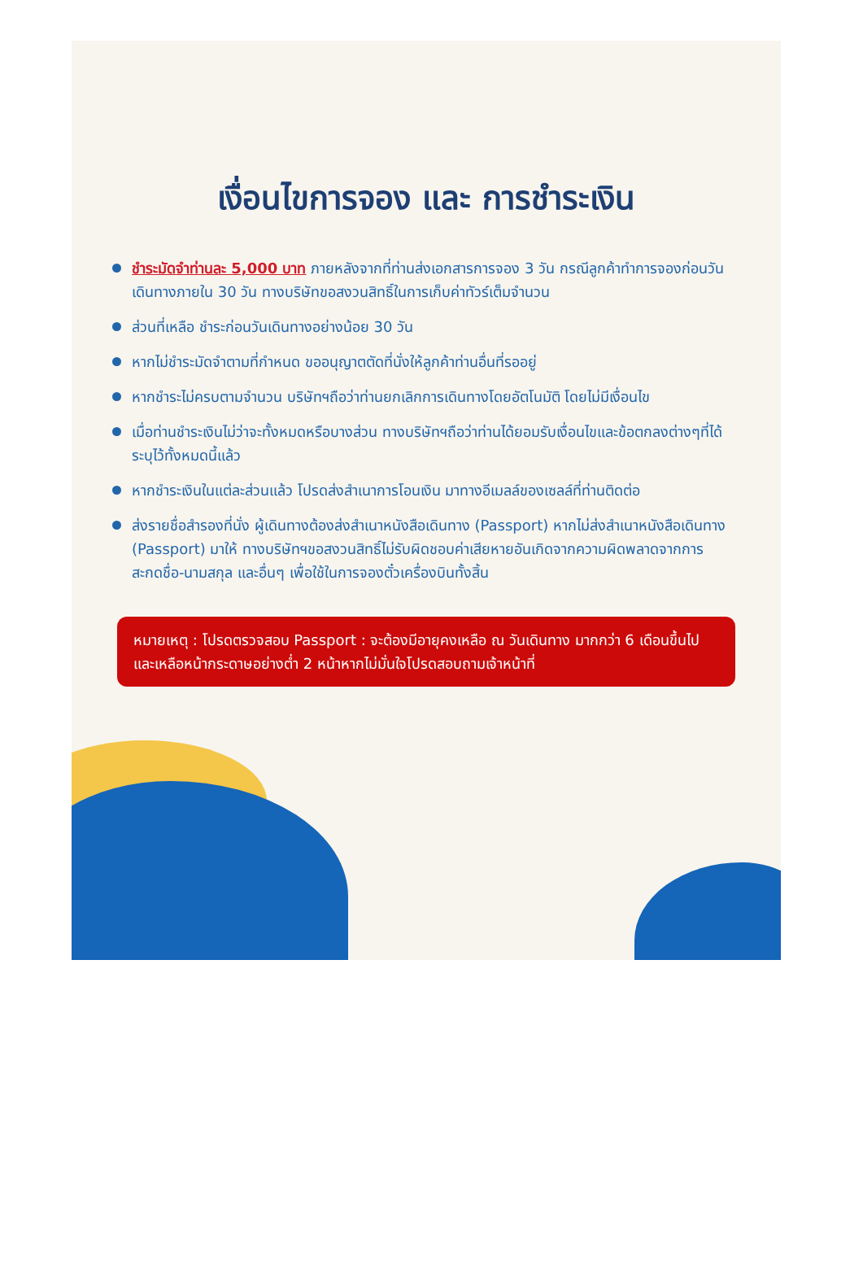เงื่อนไขการจอง และ การชำระเงิน
ชำระมัดจำท่านละ 5,000 บาท ภายหลังจากที่ท่านส่งเอกสารการจอง 3 วัน กรณีลูกค้าทำการจองก่อนวันเดินทางภายใน 30 วัน ทางบริษัทขอสงวนสิทธิ์ในการเก็บค่าทัวร์เต็มจำนวน
ส่วนที่เหลือ ชำระก่อนวันเดินทางอย่างน้อย 30 วัน
หากไม่ชำระมัดจำตามที่กำหนด ขออนุญาตตัดที่นั่งให้ลูกค้าท่านอื่นที่รออยู่
หากชำระไม่ครบตามจำนวน บริษัทฯถือว่าท่านยกเลิกการเดินทางโดยอัตโนมัติ โดยไม่มีเงื่อนไข
เมื่อท่านชำระเงินไม่ว่าจะทั้งหมดหรือบางส่วน ทางบริษัทฯถือว่าท่านได้ยอมรับเงื่อนไขและข้อตกลงต่างๆที่ได้ระบุไว้ทั้งหมดนี้แล้ว
หากชำระเงินในแต่ละส่วนแล้ว โปรดส่งสำเนาการโอนเงิน มาทางอีเมลล์ของเซลล์ที่ท่านติดต่อ
ส่งรายชื่อสำรองที่นั่ง ผู้เดินทางต้องส่งสำเนาหนังสือเดินทาง (Passport) หากไม่ส่งสำเนาหนังสือเดินทาง (Passport) มาให้ ทางบริษัทฯขอสงวนสิทธิ์ไม่รับผิดชอบค่าเสียหายอันเกิดจากความผิดพลาดจากการสะกดชื่อ-นามสกุล และอื่นๆ เพื่อใช้ในการจองตั๋วเครื่องบินทั้งสิ้น
หมายเหตุ : โปรดตรวจสอบ Passport : จะต้องมีอายุคงเหลือ ณ วันเดินทาง มากกว่า 6 เดือนขึ้นไป และเหลือหน้ากระดาษอย่างต่ำ 2 หน้าหากไม่มั่นใจโปรดสอบถามเจ้าหน้าที่